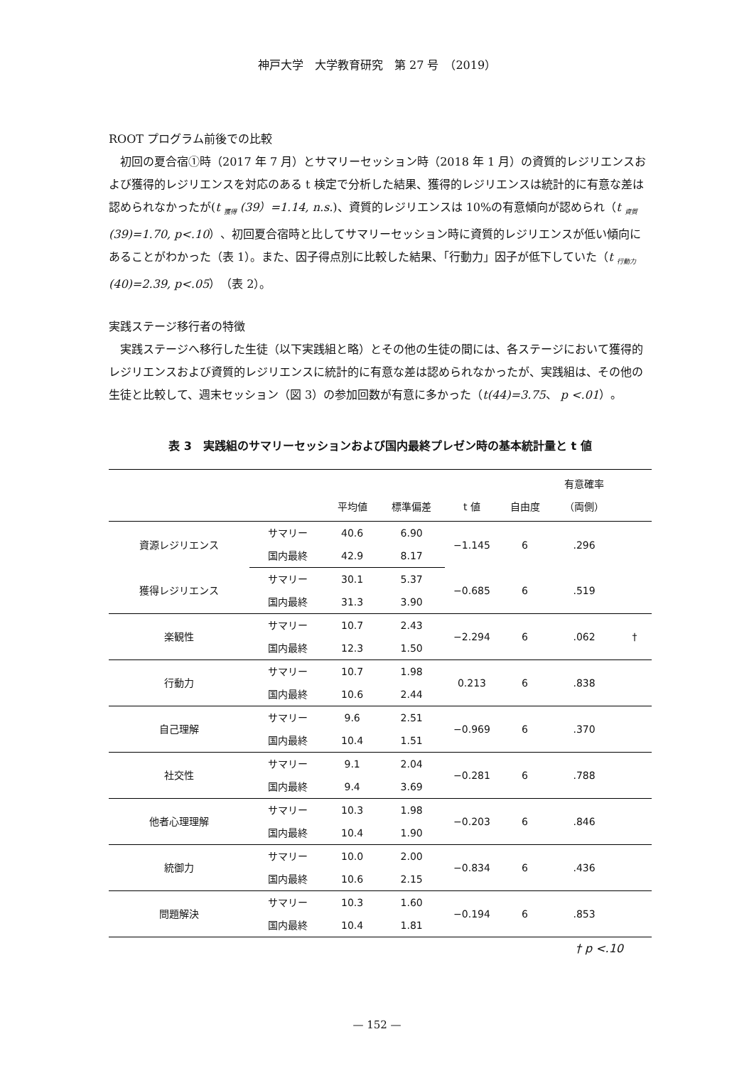神戸大学　大学教育研究　第 27 号　（2019）
ROOT プログラム前後での比較
初回の夏合宿①時（2017 年 7 月）とサマリーセッション時（2018 年 1 月）の資質的レジリエンスおよび獲得的レジリエンスを対応のある t 検定で分析した結果、獲得的レジリエンスは統計的に有意な差は認められなかったが(t <sub>獲得</sub> (39）=1.14, n.s.)、資質的レジリエンスは 10%の有意傾向が認められ（t <sub>資質</sub>(39)=1.70, p<.10）、初回夏合宿時と比してサマリーセッション時に資質的レジリエンスが低い傾向にあることがわかった（表 1）。また、因子得点別に比較した結果、「行動力」因子が低下していた（t <sub>行動力</sub>(40)=2.39, p<.05）（表 2）。
実践ステージ移行者の特徴
実践ステージへ移行した生徒（以下実践組と略）とその他の生徒の間には、各ステージにおいて獲得的レジリエンスおよび資質的レジリエンスに統計的に有意な差は認められなかったが、実践組は、その他の生徒と比較して、週末セッション（図 3）の参加回数が有意に多かった（t(44)=3.75、 p <.01）。
表 3　実践組のサマリーセッションおよび国内最終プレゼン時の基本統計量と t 値
| | | 平均値 | 標準偏差 | t 値 | 自由度 | 有意確率 （両側） | |
| --- | --- | --- | --- | --- | --- | --- | --- |
| 資源レジリエンス | サマリー | 40.6 | 6.90 | −1.145 | 6 | .296 | |
| | 国内最終 | 42.9 | 8.17 | | | | |
| 獲得レジリエンス | サマリー | 30.1 | 5.37 | −0.685 | 6 | .519 | |
| | 国内最終 | 31.3 | 3.90 | | | | |
| 楽観性 | サマリー | 10.7 | 2.43 | −2.294 | 6 | .062 | † |
| | 国内最終 | 12.3 | 1.50 | | | | |
| 行動力 | サマリー | 10.7 | 1.98 | 0.213 | 6 | .838 | |
| | 国内最終 | 10.6 | 2.44 | | | | |
| 自己理解 | サマリー | 9.6 | 2.51 | −0.969 | 6 | .370 | |
| | 国内最終 | 10.4 | 1.51 | | | | |
| 社交性 | サマリー | 9.1 | 2.04 | −0.281 | 6 | .788 | |
| | 国内最終 | 9.4 | 3.69 | | | | |
| 他者心理理解 | サマリー | 10.3 | 1.98 | −0.203 | 6 | .846 | |
| | 国内最終 | 10.4 | 1.90 | | | | |
| 統御力 | サマリー | 10.0 | 2.00 | −0.834 | 6 | .436 | |
| | 国内最終 | 10.6 | 2.15 | | | | |
| 問題解決 | サマリー | 10.3 | 1.60 | −0.194 | 6 | .853 | |
| | 国内最終 | 10.4 | 1.81 | | | | |
† p <.10
— 152 —